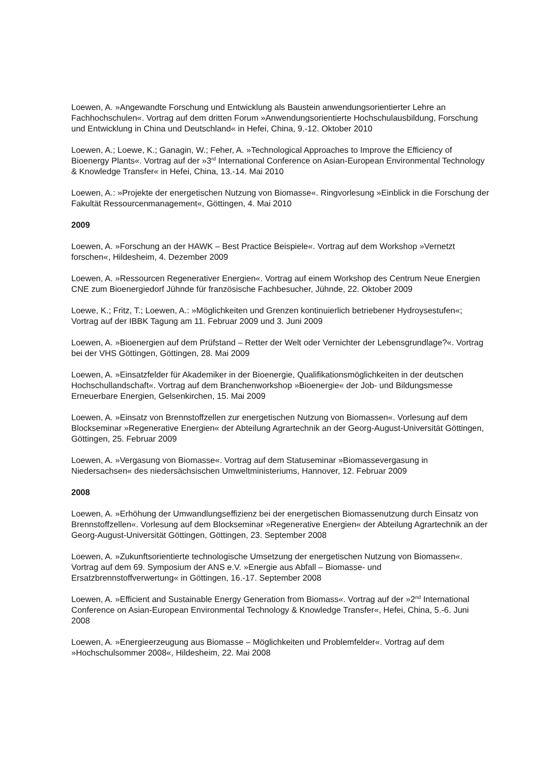Loewen, A. »Angewandte Forschung und Entwicklung als Baustein anwendungsorientierter Lehre an Fachhochschulen«. Vortrag auf dem dritten Forum »Anwendungsorientierte Hochschulausbildung, Forschung und Entwicklung in China und Deutschland« in Hefei, China, 9.-12. Oktober 2010
Loewen, A.; Loewe, K.; Ganagin, W.; Feher, A. »Technological Approaches to Improve the Efficiency of Bioenergy Plants«. Vortrag auf der »3<sup>rd</sup> International Conference on Asian-European Environmental Technology & Knowledge Transfer« in Hefei, China, 13.-14. Mai 2010
Loewen, A.: »Projekte der energetischen Nutzung von Biomasse«. Ringvorlesung »Einblick in die Forschung der Fakultät Ressourcenmanagement«, Göttingen, 4. Mai 2010
2009
Loewen, A. »Forschung an der HAWK – Best Practice Beispiele«. Vortrag auf dem Workshop »Vernetzt forschen«, Hildesheim, 4. Dezember 2009
Loewen, A. »Ressourcen Regenerativer Energien«. Vortrag auf einem Workshop des Centrum Neue Energien CNE zum Bioenergiedorf Jühnde für französische Fachbesucher, Jühnde, 22. Oktober 2009
Loewe, K.; Fritz, T.; Loewen, A.: »Möglichkeiten und Grenzen kontinuierlich betriebener Hydroysestufen«; Vortrag auf der IBBK Tagung am 11. Februar 2009 und 3. Juni 2009
Loewen, A. »Bioenergien auf dem Prüfstand – Retter der Welt oder Vernichter der Lebensgrundlage?«. Vortrag bei der VHS Göttingen, Göttingen, 28. Mai 2009
Loewen, A. »Einsatzfelder für Akademiker in der Bioenergie, Qualifikationsmöglichkeiten in der deutschen Hochschullandschaft«. Vortrag auf dem Branchenworkshop »Bioenergie« der Job- und Bildungsmesse Erneuerbare Energien, Gelsenkirchen, 15. Mai 2009
Loewen, A. »Einsatz von Brennstoffzellen zur energetischen Nutzung von Biomassen«. Vorlesung auf dem Blockseminar »Regenerative Energien« der Abteilung Agrartechnik an der Georg-August-Universität Göttingen, Göttingen, 25. Februar 2009
Loewen, A. »Vergasung von Biomasse«. Vortrag auf dem Statuseminar »Biomassevergasung in Niedersachsen« des niedersächsischen Umweltministeriums, Hannover, 12. Februar 2009
2008
Loewen, A. »Erhöhung der Umwandlungseffizienz bei der energetischen Biomassenutzung durch Einsatz von Brennstoffzellen«. Vorlesung auf dem Blockseminar »Regenerative Energien« der Abteilung Agrartechnik an der Georg-August-Universität Göttingen, Göttingen, 23. September 2008
Loewen, A. »Zukunftsorientierte technologische Umsetzung der energetischen Nutzung von Biomassen«. Vortrag auf dem 69. Symposium der ANS e.V. »Energie aus Abfall – Biomasse- und Ersatzbrennstoffverwertung« in Göttingen, 16.-17. September 2008
Loewen, A. »Efficient and Sustainable Energy Generation from Biomass«. Vortrag auf der »2<sup>nd</sup> International Conference on Asian-European Environmental Technology & Knowledge Transfer«, Hefei, China, 5.-6. Juni 2008
Loewen, A. »Energieerzeugung aus Biomasse – Möglichkeiten und Problemfelder«. Vortrag auf dem »Hochschulsommer 2008«, Hildesheim, 22. Mai 2008